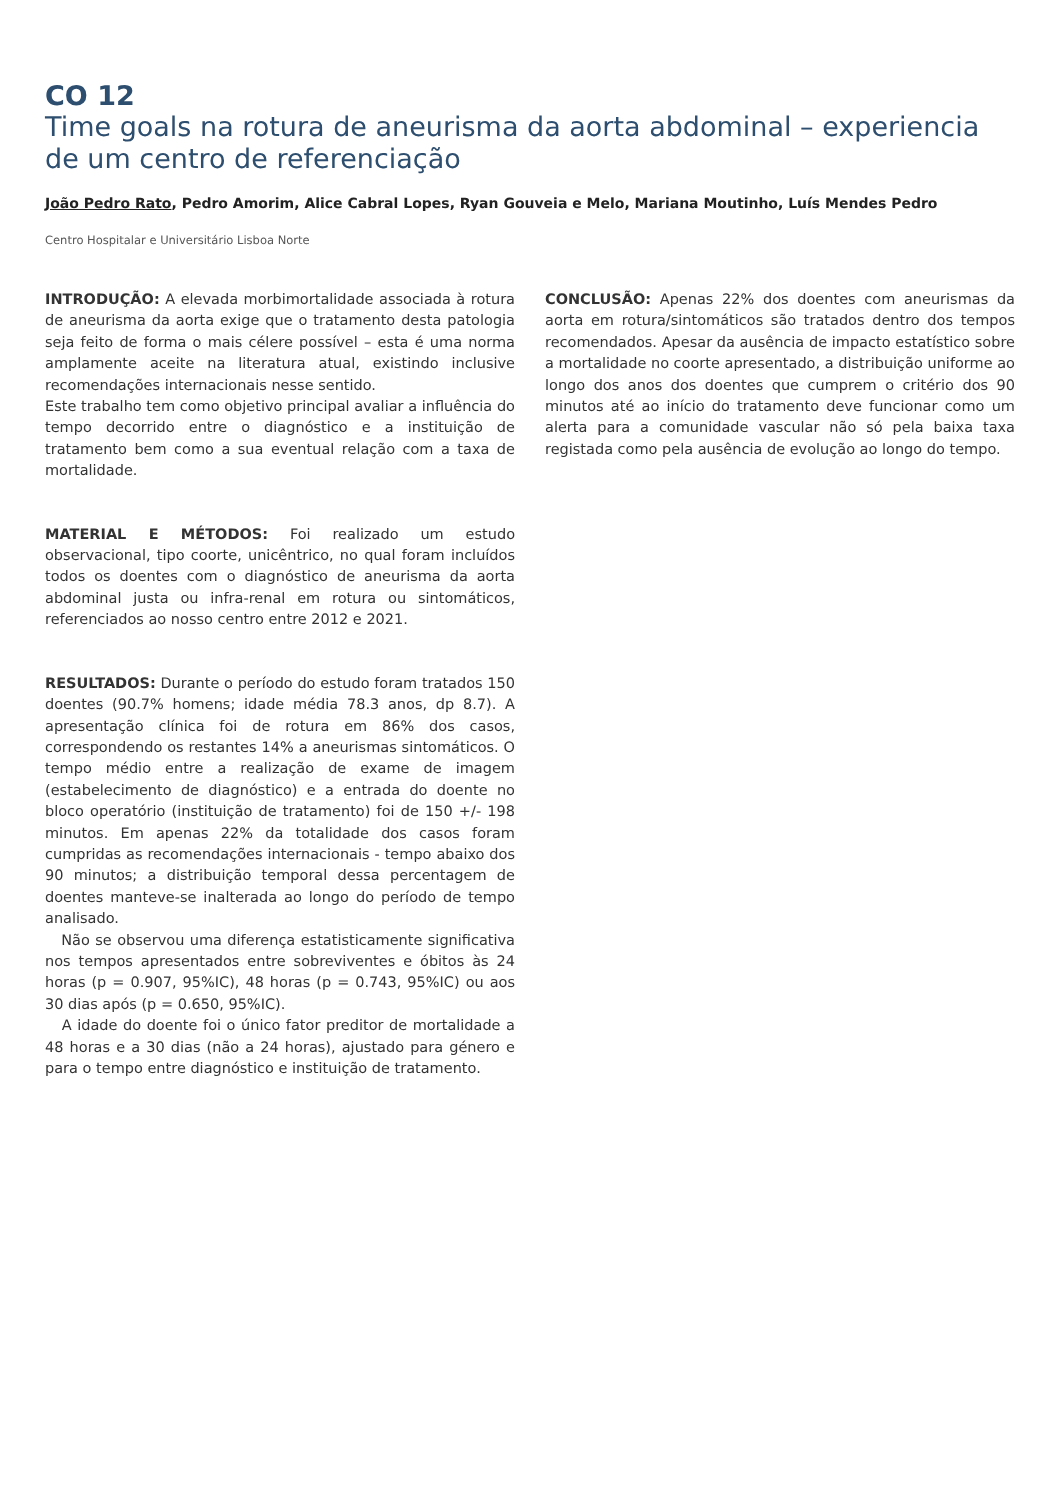CO 12
Time goals na rotura de aneurisma da aorta abdominal – experiencia de um centro de referenciação
João Pedro Rato, Pedro Amorim, Alice Cabral Lopes, Ryan Gouveia e Melo, Mariana Moutinho, Luís Mendes Pedro
Centro Hospitalar e Universitário Lisboa Norte
INTRODUÇÃO: A elevada morbimortalidade associada à rotura de aneurisma da aorta exige que o tratamento desta patologia seja feito de forma o mais célere possível – esta é uma norma amplamente aceite na literatura atual, existindo inclusive recomendações internacionais nesse sentido.
Este trabalho tem como objetivo principal avaliar a influência do tempo decorrido entre o diagnóstico e a instituição de tratamento bem como a sua eventual relação com a taxa de mortalidade.
MATERIAL E MÉTODOS: Foi realizado um estudo observacional, tipo coorte, unicêntrico, no qual foram incluídos todos os doentes com o diagnóstico de aneurisma da aorta abdominal justa ou infra-renal em rotura ou sintomáticos, referenciados ao nosso centro entre 2012 e 2021.
RESULTADOS: Durante o período do estudo foram tratados 150 doentes (90.7% homens; idade média 78.3 anos, dp 8.7). A apresentação clínica foi de rotura em 86% dos casos, correspondendo os restantes 14% a aneurismas sintomáticos. O tempo médio entre a realização de exame de imagem (estabelecimento de diagnóstico) e a entrada do doente no bloco operatório (instituição de tratamento) foi de 150 +/- 198 minutos. Em apenas 22% da totalidade dos casos foram cumpridas as recomendações internacionais - tempo abaixo dos 90 minutos; a distribuição temporal dessa percentagem de doentes manteve-se inalterada ao longo do período de tempo analisado.
Não se observou uma diferença estatisticamente significativa nos tempos apresentados entre sobreviventes e óbitos às 24 horas (p = 0.907, 95%IC), 48 horas (p = 0.743, 95%IC) ou aos 30 dias após (p = 0.650, 95%IC).
A idade do doente foi o único fator preditor de mortalidade a 48 horas e a 30 dias (não a 24 horas), ajustado para género e para o tempo entre diagnóstico e instituição de tratamento.
CONCLUSÃO: Apenas 22% dos doentes com aneurismas da aorta em rotura/sintomáticos são tratados dentro dos tempos recomendados. Apesar da ausência de impacto estatístico sobre a mortalidade no coorte apresentado, a distribuição uniforme ao longo dos anos dos doentes que cumprem o critério dos 90 minutos até ao início do tratamento deve funcionar como um alerta para a comunidade vascular não só pela baixa taxa registada como pela ausência de evolução ao longo do tempo.